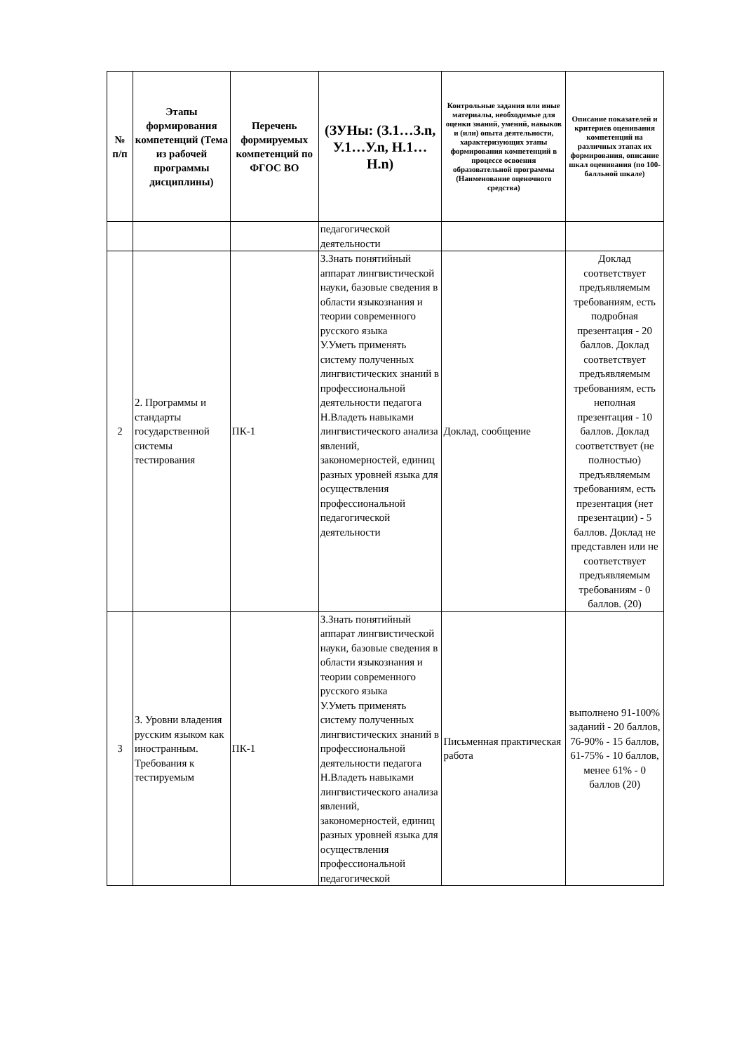| № п/п | Этапы формирования компетенций (Тема из рабочей программы дисциплины) | Перечень формируемых компетенций по ФГОС ВО | (ЗУНы: (З.1…З.n, У.1…У.n, Н.1…Н.n) | Контрольные задания или иные материалы, необходимые для оценки знаний, умений, навыков и (или) опыта деятельности, характеризующих этапы формирования компетенций в процессе освоения образовательной программы (Наименование оценочного средства) | Описание показателей и критериев оценивания компетенций на различных этапах их формирования, описание шкал оценивания (по 100-балльной шкале) |
| --- | --- | --- | --- | --- | --- |
| | | | педагогической деятельности | | |
| 2 | 2. Программы и стандарты государственной системы тестирования | ПК-1 | З.Знать понятийный аппарат лингвистической науки, базовые сведения в области языкознания и теории современного русского языка У.Уметь применять систему полученных лингвистических знаний в профессиональной деятельности педагога Н.Владеть навыками лингвистического анализа явлений, закономерностей, единиц разных уровней языка для осуществления профессиональной педагогической деятельности | Доклад, сообщение | Доклад соответствует предъявляемым требованиям, есть подробная презентация - 20 баллов. Доклад соответствует предъявляемым требованиям, есть неполная презентация - 10 баллов. Доклад соответствует (не полностью) предъявляемым требованиям, есть презентация (нет презентации) - 5 баллов. Доклад не представлен или не соответствует предъявляемым требованиям - 0 баллов. (20) |
| 3 | 3. Уровни владения русским языком как иностранным. Требования к тестируемым | ПК-1 | З.Знать понятийный аппарат лингвистической науки, базовые сведения в области языкознания и теории современного русского языка У.Уметь применять систему полученных лингвистических знаний в профессиональной деятельности педагога Н.Владеть навыками лингвистического анализа явлений, закономерностей, единиц разных уровней языка для осуществления профессиональной педагогической | Письменная практическая работа | выполнено 91-100% заданий - 20 баллов, 76-90% - 15 баллов, 61-75% - 10 баллов, менее 61% - 0 баллов (20) |